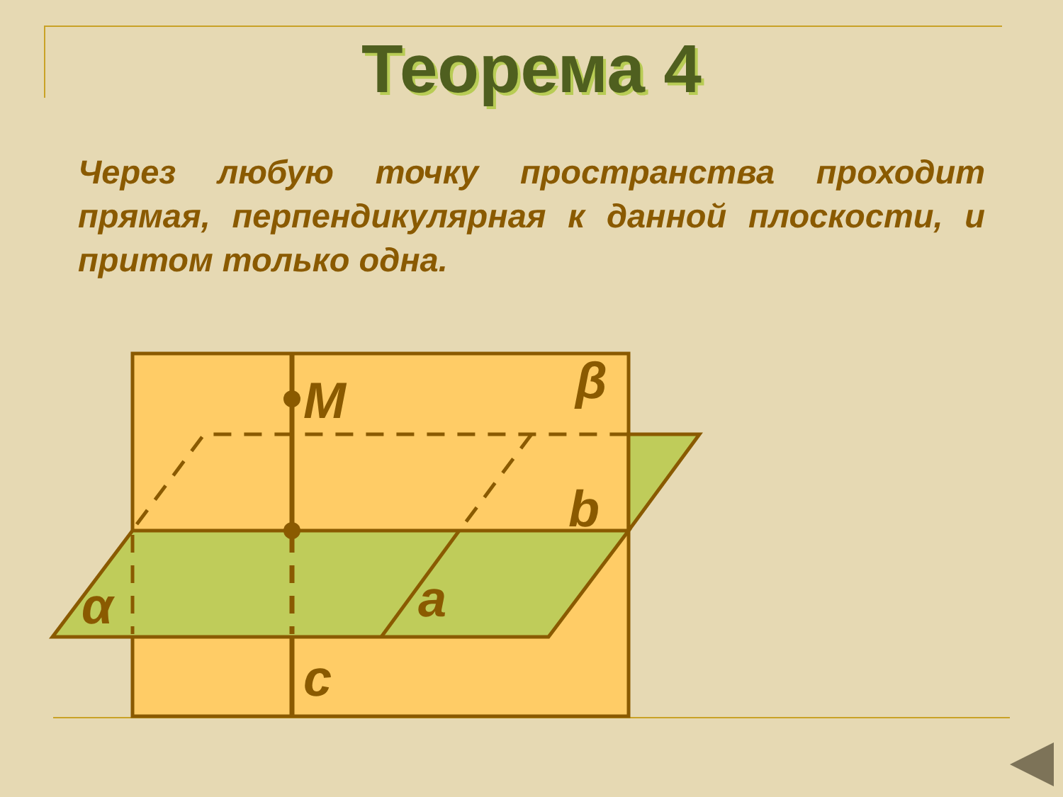Теорема 4
Через любую точку пространства проходит прямая, перпендикулярная к данной плоскости, и притом только одна.
M
β
b
a
α
c